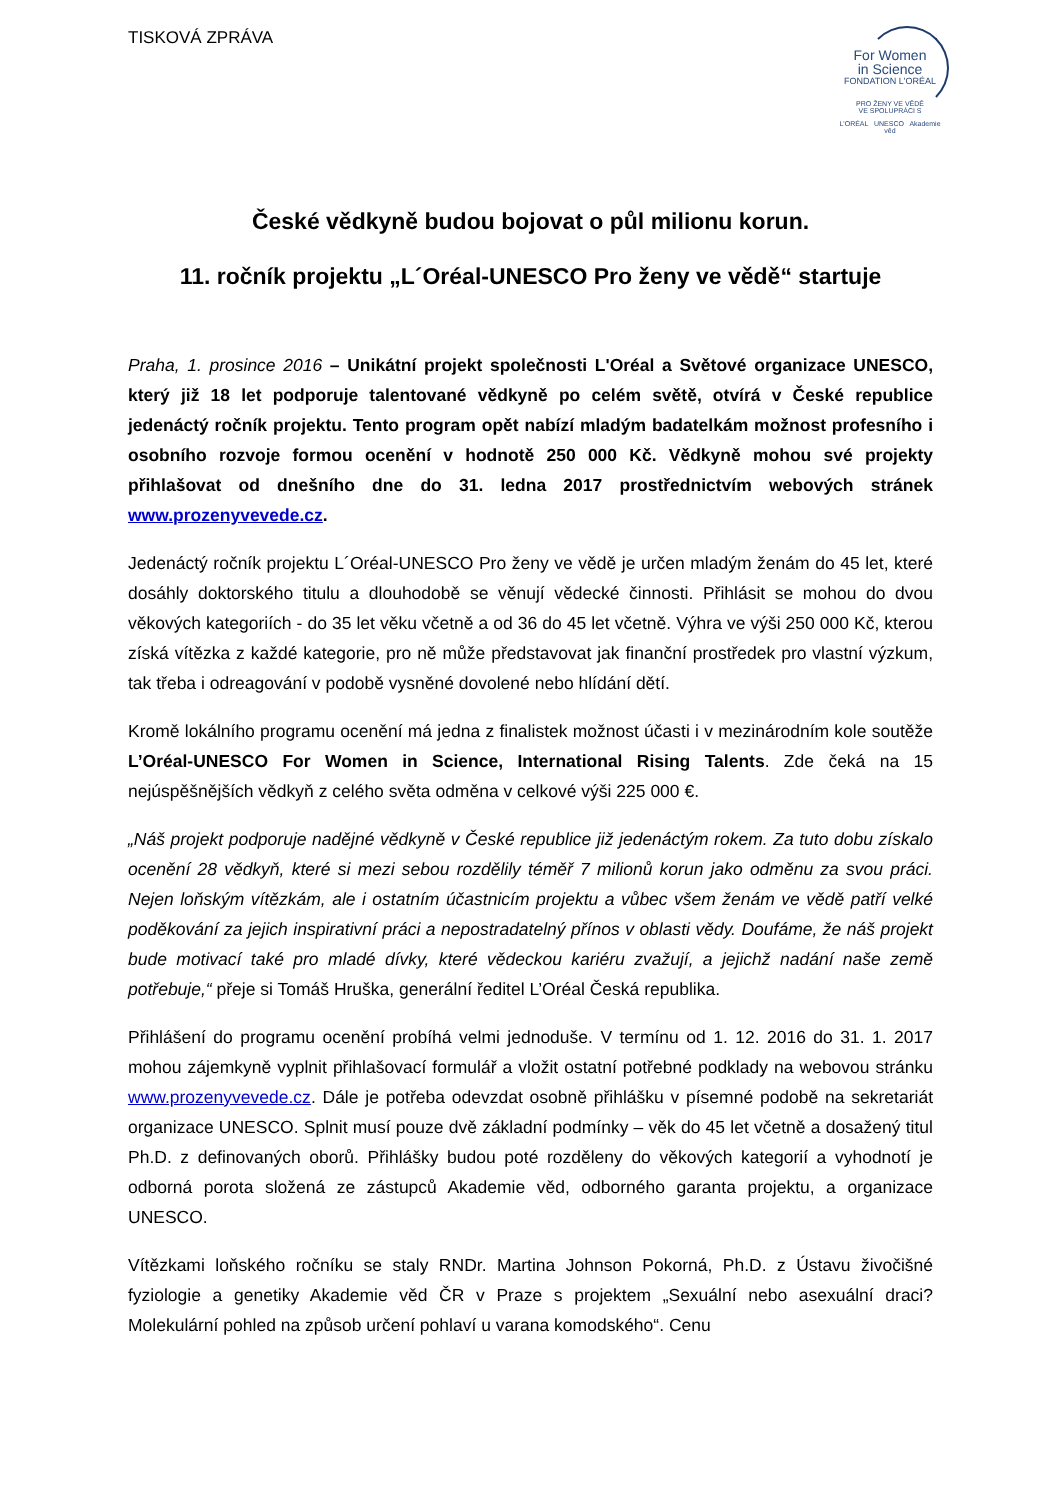TISKOVÁ ZPRÁVA
For Women
in Science
FONDATION L'ORÉAL
PRO ŽENY VE VĚDĚ
VE SPOLUPRÁCI S
L'ORÉAL UNESCO Akademie věd
České vědkyně budou bojovat o půl milionu korun.
11. ročník projektu „L´Oréal-UNESCO Pro ženy ve vědě“ startuje
Praha, 1. prosince 2016 – Unikátní projekt společnosti L'Oréal a Světové organizace UNESCO, který již 18 let podporuje talentované vědkyně po celém světě, otvírá v České republice jedenáctý ročník projektu. Tento program opět nabízí mladým badatelkám možnost profesního i osobního rozvoje formou ocenění v hodnotě 250 000 Kč. Vědkyně mohou své projekty přihlašovat od dnešního dne do 31. ledna 2017 prostřednictvím webových stránek www.prozenyvevede.cz.
Jedenáctý ročník projektu L´Oréal-UNESCO Pro ženy ve vědě je určen mladým ženám do 45 let, které dosáhly doktorského titulu a dlouhodobě se věnují vědecké činnosti. Přihlásit se mohou do dvou věkových kategoriích - do 35 let věku včetně a od 36 do 45 let včetně. Výhra ve výši 250 000 Kč, kterou získá vítězka z každé kategorie, pro ně může představovat jak finanční prostředek pro vlastní výzkum, tak třeba i odreagování v podobě vysněné dovolené nebo hlídání dětí.
Kromě lokálního programu ocenění má jedna z finalistek možnost účasti i v mezinárodním kole soutěže L’Oréal-UNESCO For Women in Science, International Rising Talents. Zde čeká na 15 nejúspěšnějších vědkyň z celého světa odměna v celkové výši 225 000 €.
„Náš projekt podporuje nadějné vědkyně v České republice již jedenáctým rokem. Za tuto dobu získalo ocenění 28 vědkyň, které si mezi sebou rozdělily téměř 7 milionů korun jako odměnu za svou práci. Nejen loňským vítězkám, ale i ostatním účastnicím projektu a vůbec všem ženám ve vědě patří velké poděkování za jejich inspirativní práci a nepostradatelný přínos v oblasti vědy. Doufáme, že náš projekt bude motivací také pro mladé dívky, které vědeckou kariéru zvažují, a jejichž nadání naše země potřebuje,“ přeje si Tomáš Hruška, generální ředitel L’Oréal Česká republika.
Přihlášení do programu ocenění probíhá velmi jednoduše. V termínu od 1. 12. 2016 do 31. 1. 2017 mohou zájemkyně vyplnit přihlašovací formulář a vložit ostatní potřebné podklady na webovou stránku www.prozenyvevede.cz. Dále je potřeba odevzdat osobně přihlášku v písemné podobě na sekretariát organizace UNESCO. Splnit musí pouze dvě základní podmínky – věk do 45 let včetně a dosažený titul Ph.D. z definovaných oborů. Přihlášky budou poté rozděleny do věkových kategorií a vyhodnotí je odborná porota složená ze zástupců Akademie věd, odborného garanta projektu, a organizace UNESCO.
Vítězkami loňského ročníku se staly RNDr. Martina Johnson Pokorná, Ph.D. z Ústavu živočišné fyziologie a genetiky Akademie věd ČR v Praze s projektem „Sexuální nebo asexuální draci? Molekulární pohled na způsob určení pohlaví u varana komodského“. Cenu